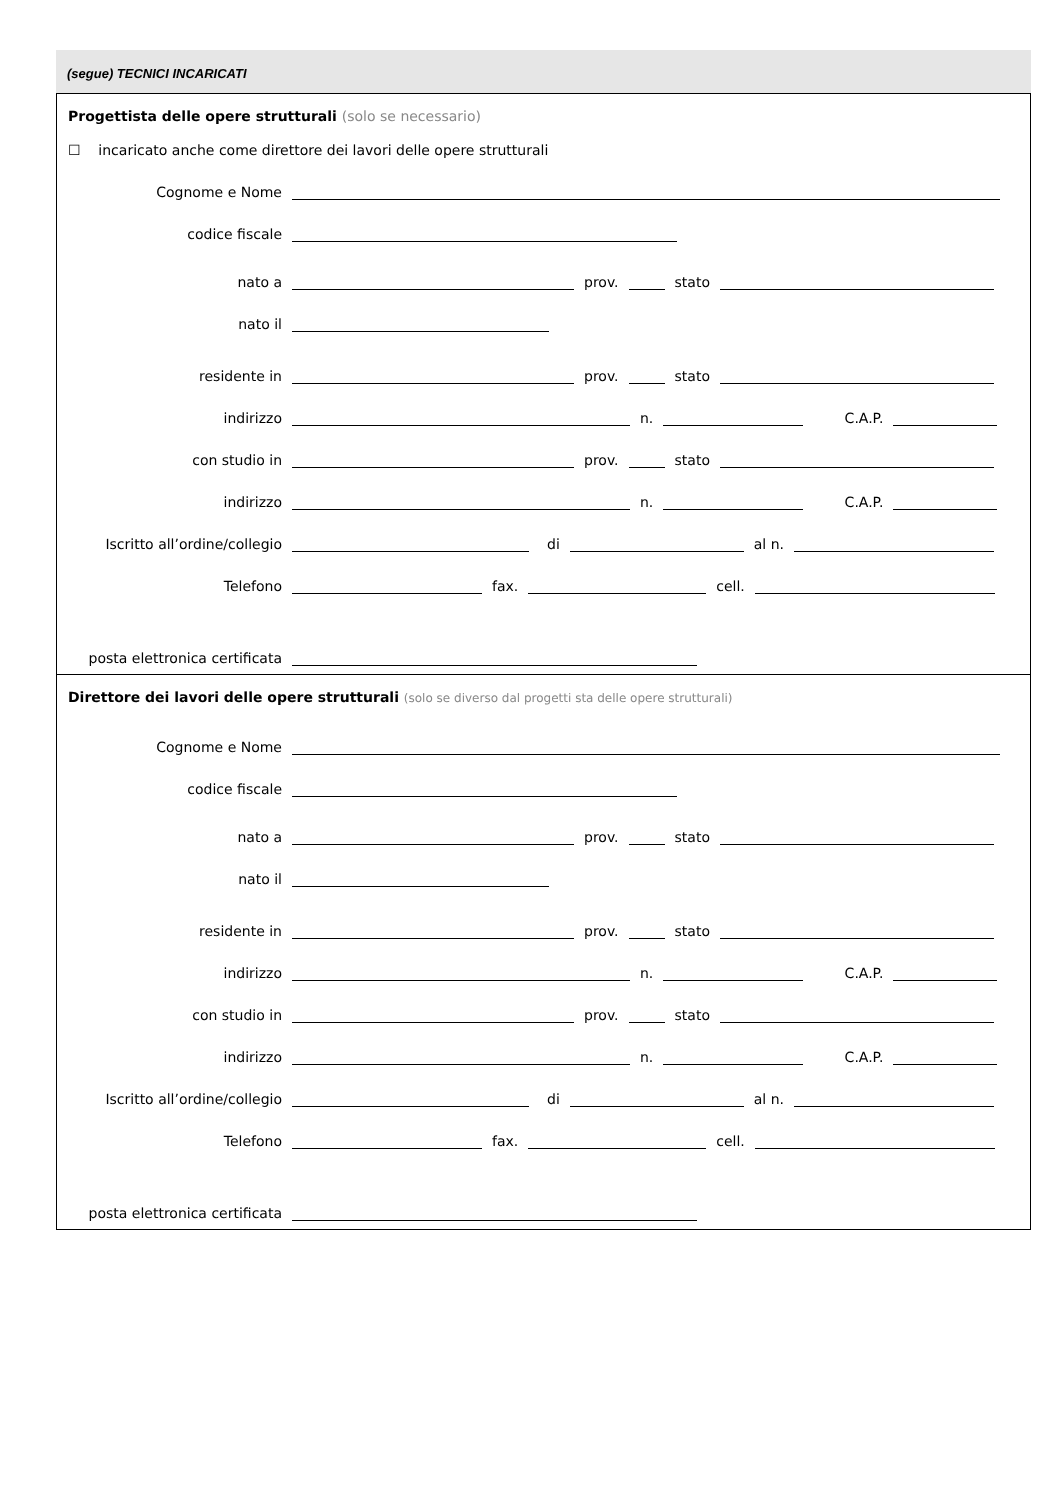(segue) TECNICI INCARICATI
Progettista delle opere strutturali (solo se necessario)
☐ incaricato anche come direttore dei lavori delle opere strutturali
Cognome e Nome
codice fiscale
nato a prov. stato
nato il
residente in prov. stato
indirizzo n. C.A.P.
con studio in prov. stato
indirizzo n. C.A.P.
Iscritto all’ordine/collegio di al n.
Telefono fax. cell.
posta elettronica certificata
Direttore dei lavori delle opere strutturali (solo se diverso dal progetti sta delle opere strutturali)
Cognome e Nome
codice fiscale
nato a prov. stato
nato il
residente in prov. stato
indirizzo n. C.A.P.
con studio in prov. stato
indirizzo n. C.A.P.
Iscritto all’ordine/collegio di al n.
Telefono fax. cell.
posta elettronica certificata